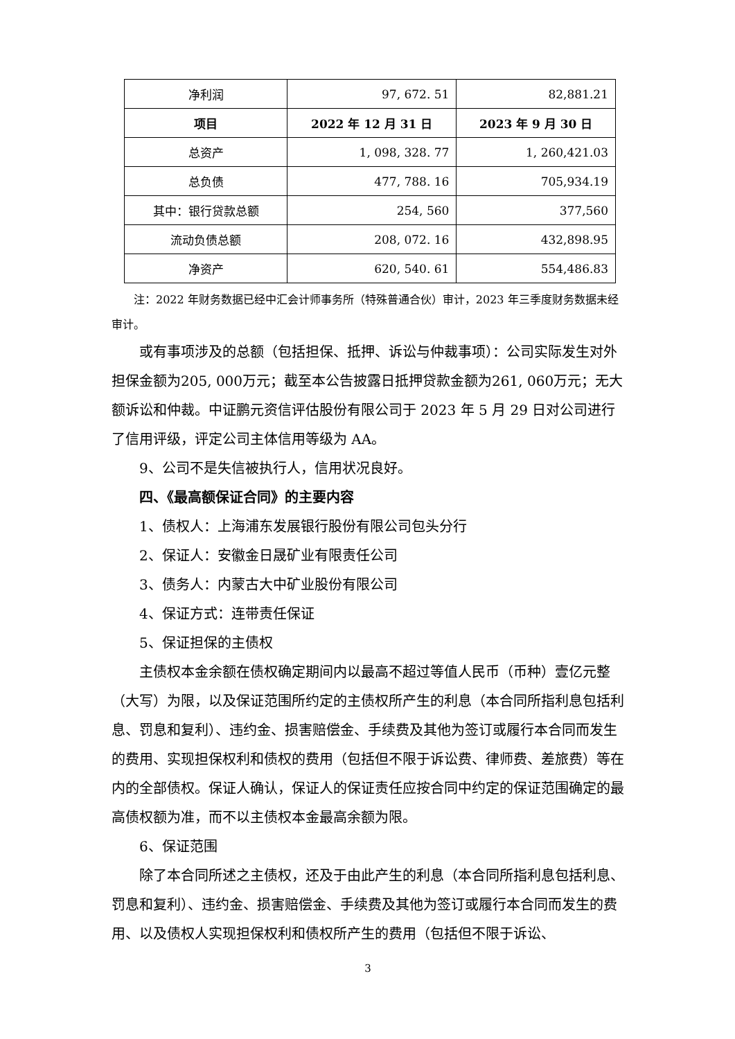| 净利润 | 97, 672. 51 | 82,881.21 |
| 项目 | 2022 年 12 月 31 日 | 2023 年 9 月 30 日 |
| 总资产 | 1, 098, 328. 77 | 1, 260,421.03 |
| 总负债 | 477, 788. 16 | 705,934.19 |
| 其中：银行贷款总额 | 254, 560 | 377,560 |
| 流动负债总额 | 208, 072. 16 | 432,898.95 |
| 净资产 | 620, 540. 61 | 554,486.83 |
注：2022 年财务数据已经中汇会计师事务所（特殊普通合伙）审计，2023 年三季度财务数据未经审计。
或有事项涉及的总额（包括担保、抵押、诉讼与仲裁事项）：公司实际发生对外担保金额为205, 000万元；截至本公告披露日抵押贷款金额为261, 060万元；无大额诉讼和仲裁。中证鹏元资信评估股份有限公司于 2023 年 5 月 29 日对公司进行了信用评级，评定公司主体信用等级为 AA。
9、公司不是失信被执行人，信用状况良好。
四、《最高额保证合同》的主要内容
1、债权人：上海浦东发展银行股份有限公司包头分行
2、保证人：安徽金日晟矿业有限责任公司
3、债务人：内蒙古大中矿业股份有限公司
4、保证方式：连带责任保证
5、保证担保的主债权
主债权本金余额在债权确定期间内以最高不超过等值人民币（币种）壹亿元整（大写）为限，以及保证范围所约定的主债权所产生的利息（本合同所指利息包括利息、罚息和复利）、违约金、损害赔偿金、手续费及其他为签订或履行本合同而发生的费用、实现担保权利和债权的费用（包括但不限于诉讼费、律师费、差旅费）等在内的全部债权。保证人确认，保证人的保证责任应按合同中约定的保证范围确定的最高债权额为准，而不以主债权本金最高余额为限。
6、保证范围
除了本合同所述之主债权，还及于由此产生的利息（本合同所指利息包括利息、罚息和复利）、违约金、损害赔偿金、手续费及其他为签订或履行本合同而发生的费用、以及债权人实现担保权利和债权所产生的费用（包括但不限于诉讼、
3